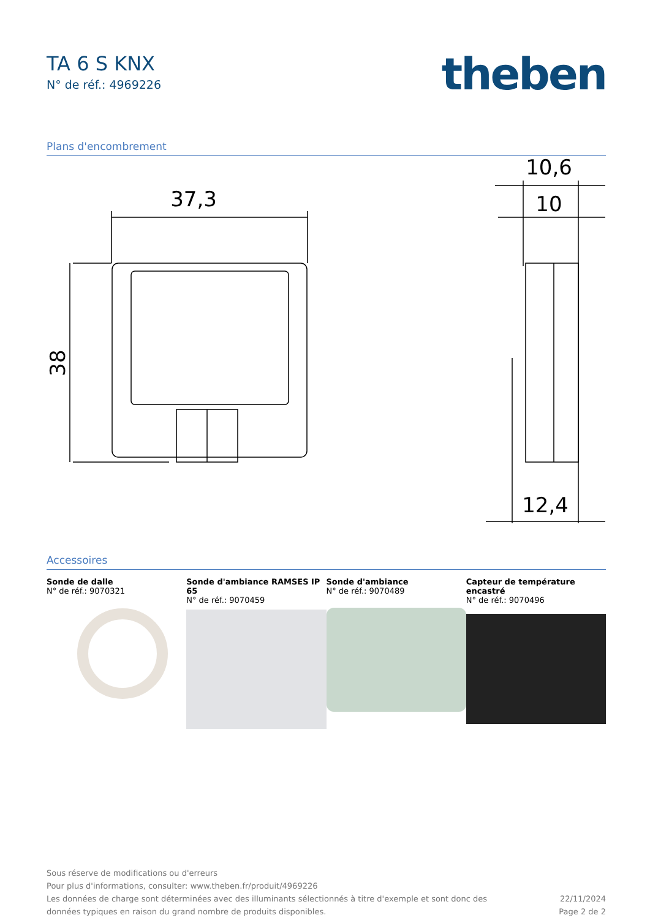TA 6 S KNX
N° de réf.: 4969226
theben
Plans d'encombrement
37,3
10,6
10
12,4
38
Accessoires
Sonde de dalle
N° de réf.: 9070321
Sonde d'ambiance RAMSES IP 65
N° de réf.: 9070459
Sonde d'ambiance
N° de réf.: 9070489
Capteur de température encastré
N° de réf.: 9070496
Sous réserve de modifications ou d'erreurs
Pour plus d'informations, consulter: www.theben.fr/produit/4969226
Les données de charge sont déterminées avec des illuminants sélectionnés à titre d'exemple et sont donc des
données typiques en raison du grand nombre de produits disponibles.
22/11/2024
Page 2 de 2